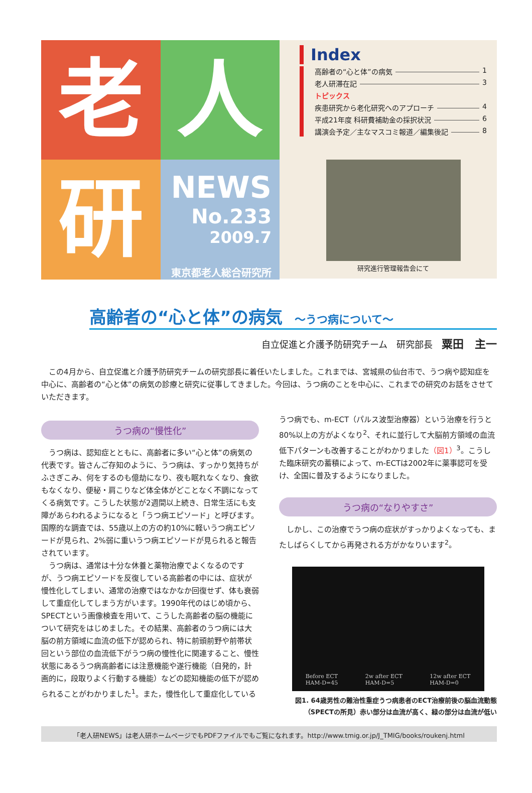老
人
研
NEWS
No.233
2009.7
東京都老人総合研究所
Index
高齢者の“心と体”の病気 1
老人研滞在記 3
トピックス
疾患研究から老化研究へのアプローチ 4
平成21年度 科研費補助金の採択状況 6
講演会予定／主なマスコミ報道／編集後記 8
研究進行管理報告会にて
高齢者の“心と体”の病気 ～うつ病について～
自立促進と介護予防研究チーム　研究部長　粟田　主一
　この4月から、自立促進と介護予防研究チームの研究部長に着任いたしました。これまでは、宮城県の仙台市で、うつ病や認知症を中心に、高齢者の“心と体”の病気の診療と研究に従事してきました。今回は、うつ病のことを中心に、これまでの研究のお話をさせていただきます。
うつ病の“慢性化”
　うつ病は、認知症とともに、高齢者に多い“心と体”の病気の代表です。皆さんご存知のように、うつ病は、すっかり気持ちがふさぎこみ、何をするのも億劫になり、夜も眠れなくなり、食欲もなくなり、便秘・肩こりなど体全体がどことなく不調になってくる病気です。こうした状態が2週間以上続き、日常生活にも支障があらわれるようになると「うつ病エピソード」と呼びます。国際的な調査では、55歳以上の方の約10%に軽いうつ病エピソードが見られ、2%弱に重いうつ病エピソードが見られると報告されています。
　うつ病は、通常は十分な休養と薬物治療でよくなるのですが、うつ病エピソードを反復している高齢者の中には、症状が慢性化してしまい、通常の治療ではなかなか回復せず、体も衰弱して重症化してしまう方がいます。1990年代のはじめ頃から、SPECTという画像検査を用いて、こうした高齢者の脳の機能について研究をはじめました。その結果、高齢者のうつ病には大脳の前方領域に血流の低下が認められ、特に前頭前野や前帯状回という部位の血流低下がうつ病の慢性化に関連すること、慢性状態にあるうつ病高齢者には注意機能や遂行機能（自発的，計画的に，段取りよく行動する機能）などの認知機能の低下が認められることがわかりました<sup>1</sup>。また，慢性化して重症化している
うつ病でも、m-ECT（パルス波型治療器）という治療を行うと80%以上の方がよくなり<sup>2</sup>、それに並行して大脳前方領域の血流低下パターンも改善することがわかりました（図1）<sup>3</sup>。こうした臨床研究の蓄積によって、m-ECTは2002年に薬事認可を受け、全国に普及するようになりました。
うつ病の“なりやすさ”
　しかし、この治療でうつ病の症状がすっかりよくなっても、またしばらくしてから再発される方がかなりいます<sup>2</sup>。
Before ECT
HAM-D=45 2w after ECT
HAM-D=5 12w after ECT
HAM-D=0
図1. 64歳男性の難治性重症うつ病患者のECT治療前後の脳血流動態
（SPECTの所見）赤い部分は血流が高く、緑の部分は血流が低い
「老人研NEWS」は老人研ホームページでもPDFファイルでもご覧になれます。http://www.tmig.or.jp/J_TMIG/books/roukenj.html